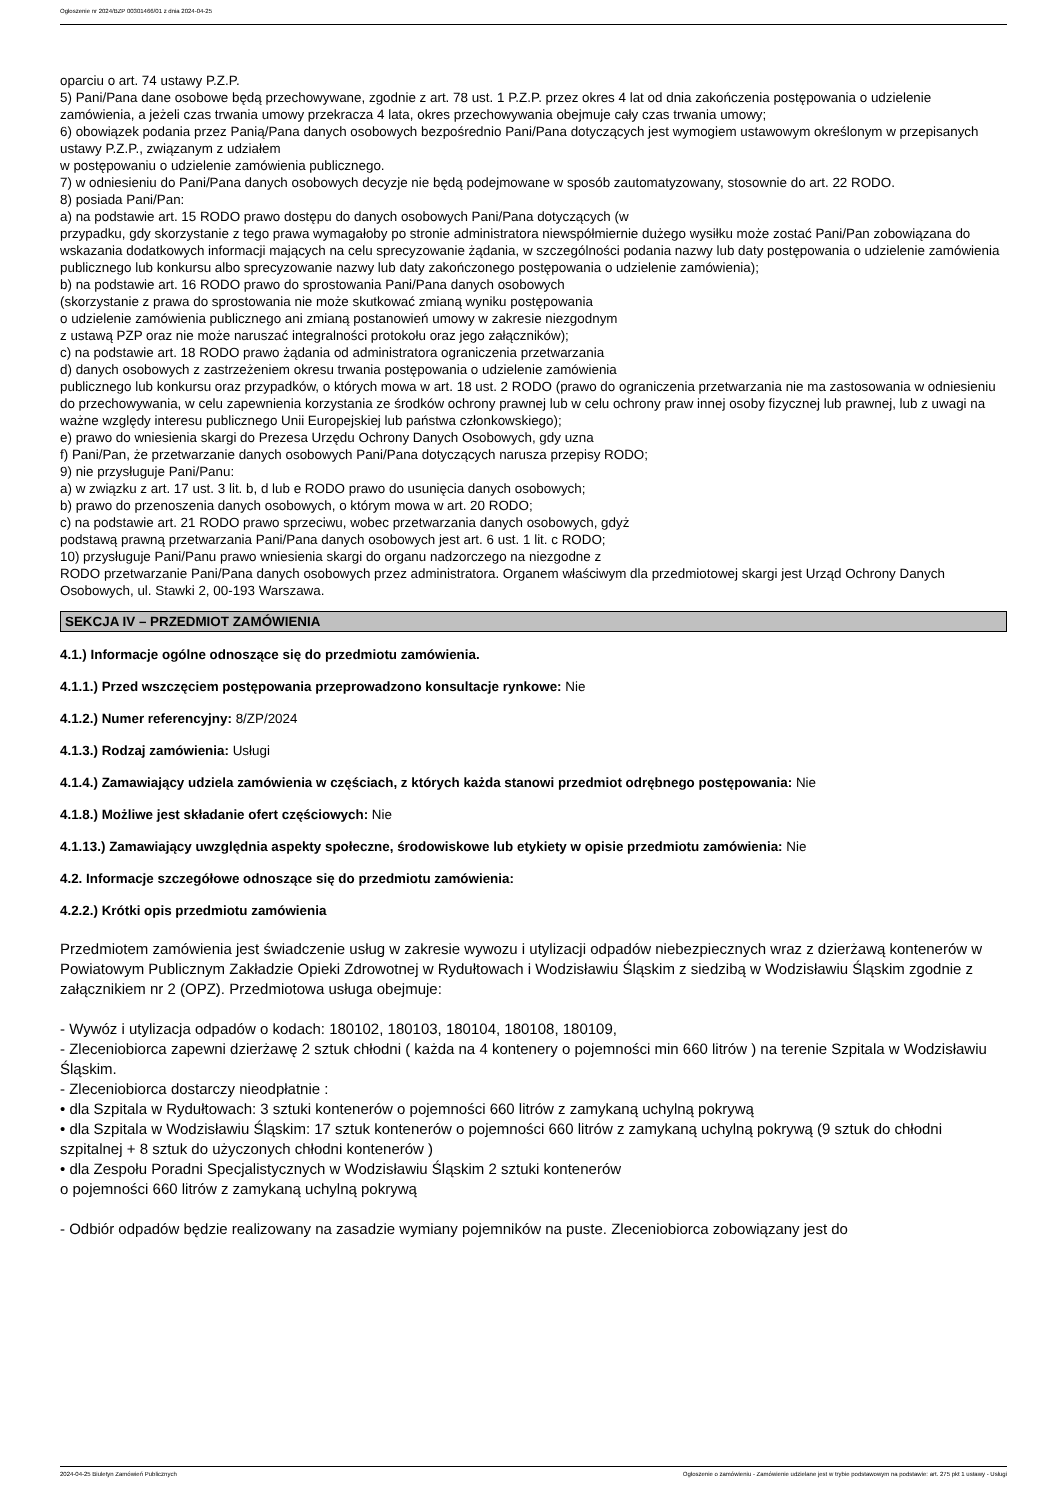Ogłoszenie nr 2024/BZP 00301466/01 z dnia 2024-04-25
oparciu o art. 74 ustawy P.Z.P.
5) Pani/Pana dane osobowe będą przechowywane, zgodnie z art. 78 ust. 1 P.Z.P. przez okres 4 lat od dnia zakończenia postępowania o udzielenie zamówienia, a jeżeli czas trwania umowy przekracza 4 lata, okres przechowywania obejmuje cały czas trwania umowy;
6) obowiązek podania przez Panią/Pana danych osobowych bezpośrednio Pani/Pana dotyczących jest wymogiem ustawowym określonym w przepisanych ustawy P.Z.P., związanym z udziałem
w postępowaniu o udzielenie zamówienia publicznego.
7) w odniesieniu do Pani/Pana danych osobowych decyzje nie będą podejmowane w sposób zautomatyzowany, stosownie do art. 22 RODO.
8) posiada Pani/Pan:
a) na podstawie art. 15 RODO prawo dostępu do danych osobowych Pani/Pana dotyczących (w
przypadku, gdy skorzystanie z tego prawa wymagałoby po stronie administratora niewspółmiernie dużego wysiłku może zostać Pani/Pan zobowiązana do wskazania dodatkowych informacji mających na celu sprecyzowanie żądania, w szczególności podania nazwy lub daty postępowania o udzielenie zamówienia publicznego lub konkursu albo sprecyzowanie nazwy lub daty zakończonego postępowania o udzielenie zamówienia);
b) na podstawie art. 16 RODO prawo do sprostowania Pani/Pana danych osobowych
(skorzystanie z prawa do sprostowania nie może skutkować zmianą wyniku postępowania
o udzielenie zamówienia publicznego ani zmianą postanowień umowy w zakresie niezgodnym
z ustawą PZP oraz nie może naruszać integralności protokołu oraz jego załączników);
c) na podstawie art. 18 RODO prawo żądania od administratora ograniczenia przetwarzania
d) danych osobowych z zastrzeżeniem okresu trwania postępowania o udzielenie zamówienia
publicznego lub konkursu oraz przypadków, o których mowa w art. 18 ust. 2 RODO (prawo do ograniczenia przetwarzania nie ma zastosowania w odniesieniu do przechowywania, w celu zapewnienia korzystania ze środków ochrony prawnej lub w celu ochrony praw innej osoby fizycznej lub prawnej, lub z uwagi na ważne względy interesu publicznego Unii Europejskiej lub państwa członkowskiego);
e) prawo do wniesienia skargi do Prezesa Urzędu Ochrony Danych Osobowych, gdy uzna
f) Pani/Pan, że przetwarzanie danych osobowych Pani/Pana dotyczących narusza przepisy RODO;
9) nie przysługuje Pani/Panu:
a) w związku z art. 17 ust. 3 lit. b, d lub e RODO prawo do usunięcia danych osobowych;
b) prawo do przenoszenia danych osobowych, o którym mowa w art. 20 RODO;
c) na podstawie art. 21 RODO prawo sprzeciwu, wobec przetwarzania danych osobowych, gdyż
podstawą prawną przetwarzania Pani/Pana danych osobowych jest art. 6 ust. 1 lit. c RODO;
10) przysługuje Pani/Panu prawo wniesienia skargi do organu nadzorczego na niezgodne z
RODO przetwarzanie Pani/Pana danych osobowych przez administratora. Organem właściwym dla przedmiotowej skargi jest Urząd Ochrony Danych Osobowych, ul. Stawki 2, 00-193 Warszawa.
SEKCJA IV – PRZEDMIOT ZAMÓWIENIA
4.1.) Informacje ogólne odnoszące się do przedmiotu zamówienia.
4.1.1.) Przed wszczęciem postępowania przeprowadzono konsultacje rynkowe: Nie
4.1.2.) Numer referencyjny: 8/ZP/2024
4.1.3.) Rodzaj zamówienia: Usługi
4.1.4.) Zamawiający udziela zamówienia w częściach, z których każda stanowi przedmiot odrębnego postępowania: Nie
4.1.8.) Możliwe jest składanie ofert częściowych: Nie
4.1.13.) Zamawiający uwzględnia aspekty społeczne, środowiskowe lub etykiety w opisie przedmiotu zamówienia: Nie
4.2. Informacje szczegółowe odnoszące się do przedmiotu zamówienia:
4.2.2.) Krótki opis przedmiotu zamówienia
Przedmiotem zamówienia jest świadczenie usług w zakresie wywozu i utylizacji odpadów niebezpiecznych wraz z dzierżawą kontenerów w Powiatowym Publicznym Zakładzie Opieki Zdrowotnej w Rydułtowach i Wodzisławiu Śląskim z siedzibą w Wodzisławiu Śląskim zgodnie z załącznikiem nr 2 (OPZ). Przedmiotowa usługa obejmuje:
- Wywóz i utylizacja odpadów o kodach: 180102, 180103, 180104, 180108, 180109,
- Zleceniobiorca zapewni dzierżawę 2 sztuk chłodni ( każda na 4 kontenery o pojemności min 660 litrów ) na terenie Szpitala w Wodzisławiu Śląskim.
- Zleceniobiorca dostarczy nieodpłatnie :
• dla Szpitala w Rydułtowach: 3 sztuki kontenerów o pojemności 660 litrów z zamykaną uchylną pokrywą
• dla Szpitala w Wodzisławiu Śląskim: 17 sztuk kontenerów o pojemności 660 litrów z zamykaną uchylną pokrywą (9 sztuk do chłodni szpitalnej + 8 sztuk do użyczonych chłodni kontenerów )
• dla Zespołu Poradni Specjalistycznych w Wodzisławiu Śląskim 2 sztuki kontenerów
o pojemności 660 litrów z zamykaną uchylną pokrywą
- Odbiór odpadów będzie realizowany na zasadzie wymiany pojemników na puste. Zleceniobiorca zobowiązany jest do
2024-04-25 Biuletyn Zamówień Publicznych Ogłoszenie o zamówieniu - Zamówienie udzielane jest w trybie podstawowym na podstawie: art. 275 pkt 1 ustawy - Usługi